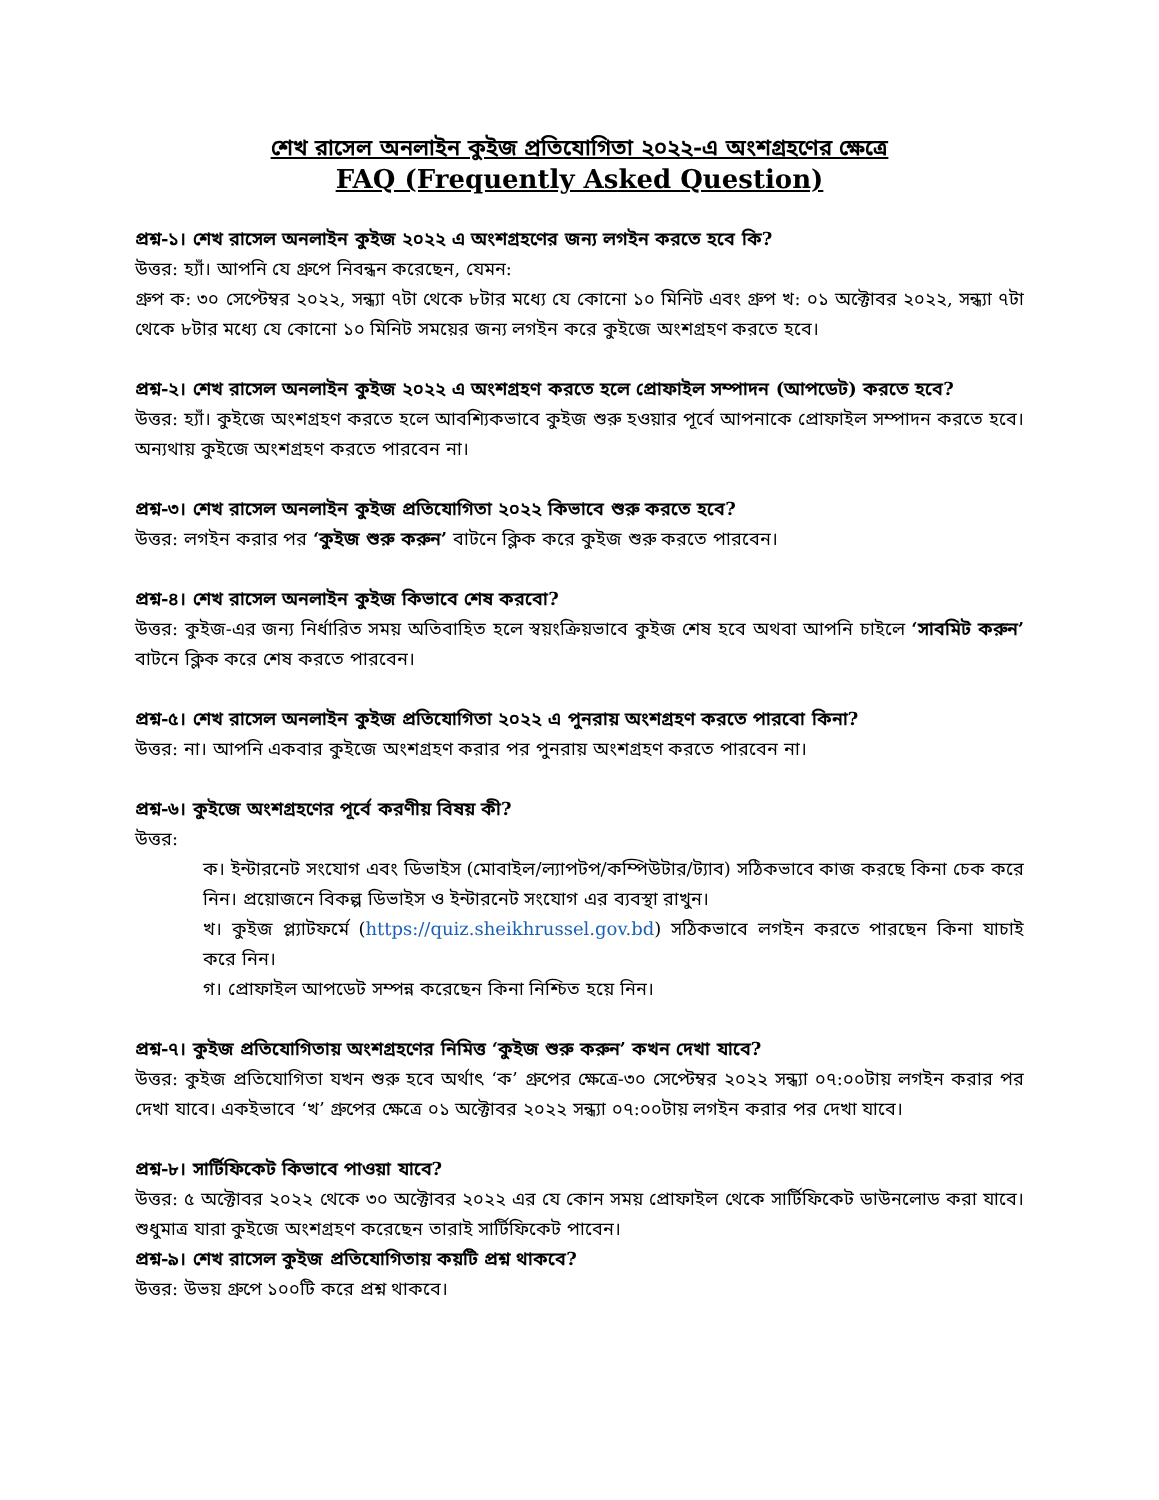শেখ রাসেল অনলাইন কুইজ প্রতিযোগিতা ২০২২-এ অংশগ্রহণের ক্ষেত্রে
FAQ (Frequently Asked Question)
প্রশ্ন-১। শেখ রাসেল অনলাইন কুইজ ২০২২ এ অংশগ্রহণের জন্য লগইন করতে হবে কি?
উত্তর: হ্যাঁ। আপনি যে গ্রুপে নিবন্ধন করেছেন, যেমন:
গ্রুপ ক: ৩০ সেপ্টেম্বর ২০২২, সন্ধ্যা ৭টা থেকে ৮টার মধ্যে যে কোনো ১০ মিনিট এবং গ্রুপ খ: ০১ অক্টোবর ২০২২, সন্ধ্যা ৭টা থেকে ৮টার মধ্যে যে কোনো ১০ মিনিট সময়ের জন্য লগইন করে কুইজে অংশগ্রহণ করতে হবে।
প্রশ্ন-২। শেখ রাসেল অনলাইন কুইজ ২০২২ এ অংশগ্রহণ করতে হলে প্রোফাইল সম্পাদন (আপডেট) করতে হবে?
উত্তর: হ্যাঁ। কুইজে অংশগ্রহণ করতে হলে আবশ্যিকভাবে কুইজ শুরু হওয়ার পূর্বে আপনাকে প্রোফাইল সম্পাদন করতে হবে। অন্যথায় কুইজে অংশগ্রহণ করতে পারবেন না।
প্রশ্ন-৩। শেখ রাসেল অনলাইন কুইজ প্রতিযোগিতা ২০২২ কিভাবে শুরু করতে হবে?
উত্তর: লগইন করার পর ‘কুইজ শুরু করুন’ বাটনে ক্লিক করে কুইজ শুরু করতে পারবেন।
প্রশ্ন-৪। শেখ রাসেল অনলাইন কুইজ কিভাবে শেষ করবো?
উত্তর: কুইজ-এর জন্য নির্ধারিত সময় অতিবাহিত হলে স্বয়ংক্রিয়ভাবে কুইজ শেষ হবে অথবা আপনি চাইলে ‘সাবমিট করুন’ বাটনে ক্লিক করে শেষ করতে পারবেন।
প্রশ্ন-৫। শেখ রাসেল অনলাইন কুইজ প্রতিযোগিতা ২০২২ এ পুনরায় অংশগ্রহণ করতে পারবো কিনা?
উত্তর: না। আপনি একবার কুইজে অংশগ্রহণ করার পর পুনরায় অংশগ্রহণ করতে পারবেন না।
প্রশ্ন-৬। কুইজে অংশগ্রহণের পূর্বে করণীয় বিষয় কী?
উত্তর:
ক। ইন্টারনেট সংযোগ এবং ডিভাইস (মোবাইল/ল্যাপটপ/কম্পিউটার/ট্যাব) সঠিকভাবে কাজ করছে কিনা চেক করে নিন। প্রয়োজনে বিকল্প ডিভাইস ও ইন্টারনেট সংযোগ এর ব্যবস্থা রাখুন।
খ। কুইজ প্ল্যাটফর্মে (https://quiz.sheikhrussel.gov.bd) সঠিকভাবে লগইন করতে পারছেন কিনা যাচাই করে নিন।
গ। প্রোফাইল আপডেট সম্পন্ন করেছেন কিনা নিশ্চিত হয়ে নিন।
প্রশ্ন-৭। কুইজ প্রতিযোগিতায় অংশগ্রহণের নিমিত্ত ‘কুইজ শুরু করুন’ কখন দেখা যাবে?
উত্তর: কুইজ প্রতিযোগিতা যখন শুরু হবে অর্থাৎ ‘ক’ গ্রুপের ক্ষেত্রে-৩০ সেপ্টেম্বর ২০২২ সন্ধ্যা ০৭:০০টায় লগইন করার পর দেখা যাবে। একইভাবে ‘খ’ গ্রুপের ক্ষেত্রে ০১ অক্টোবর ২০২২ সন্ধ্যা ০৭:০০টায় লগইন করার পর দেখা যাবে।
প্রশ্ন-৮। সার্টিফিকেট কিভাবে পাওয়া যাবে?
উত্তর: ৫ অক্টোবর ২০২২ থেকে ৩০ অক্টোবর ২০২২ এর যে কোন সময় প্রোফাইল থেকে সার্টিফিকেট ডাউনলোড করা যাবে। শুধুমাত্র যারা কুইজে অংশগ্রহণ করেছেন তারাই সার্টিফিকেট পাবেন।
প্রশ্ন-৯। শেখ রাসেল কুইজ প্রতিযোগিতায় কয়টি প্রশ্ন থাকবে?
উত্তর: উভয় গ্রুপে ১০০টি করে প্রশ্ন থাকবে।